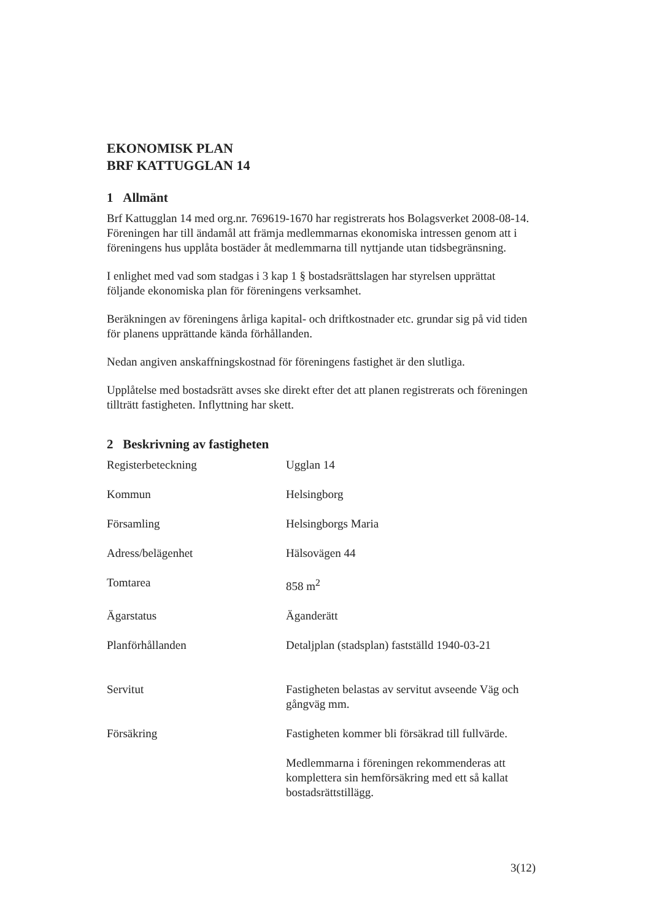EKONOMISK PLAN
BRF KATTUGGLAN 14
1 Allmänt
Brf Kattugglan 14 med org.nr. 769619-1670 har registrerats hos Bolagsverket 2008-08-14. Föreningen har till ändamål att främja medlemmarnas ekonomiska intressen genom att i föreningens hus upplåta bostäder åt medlemmarna till nyttjande utan tidsbegränsning.
I enlighet med vad som stadgas i 3 kap 1 § bostadsrättslagen har styrelsen upprättat följande ekonomiska plan för föreningens verksamhet.
Beräkningen av föreningens årliga kapital- och driftkostnader etc. grundar sig på vid tiden för planens upprättande kända förhållanden.
Nedan angiven anskaffningskostnad för föreningens fastighet är den slutliga.
Upplåtelse med bostadsrätt avses ske direkt efter det att planen registrerats och föreningen tillträtt fastigheten. Inflyttning har skett.
2 Beskrivning av fastigheten
| Registerbeteckning | Ugglan 14 |
| Kommun | Helsingborg |
| Församling | Helsingborgs Maria |
| Adress/belägenhet | Hälsovägen 44 |
| Tomtarea | 858 m<sup>2</sup> |
| Ägarstatus | Äganderätt |
| Planförhållanden | Detaljplan (stadsplan) fastställd 1940-03-21 |
| Servitut | Fastigheten belastas av servitut avseende Väg och gångväg mm. |
| Försäkring | Fastigheten kommer bli försäkrad till fullvärde. Medlemmarna i föreningen rekommenderas att komplettera sin hemförsäkring med ett så kallat bostadsrättstillägg. |
3(12)